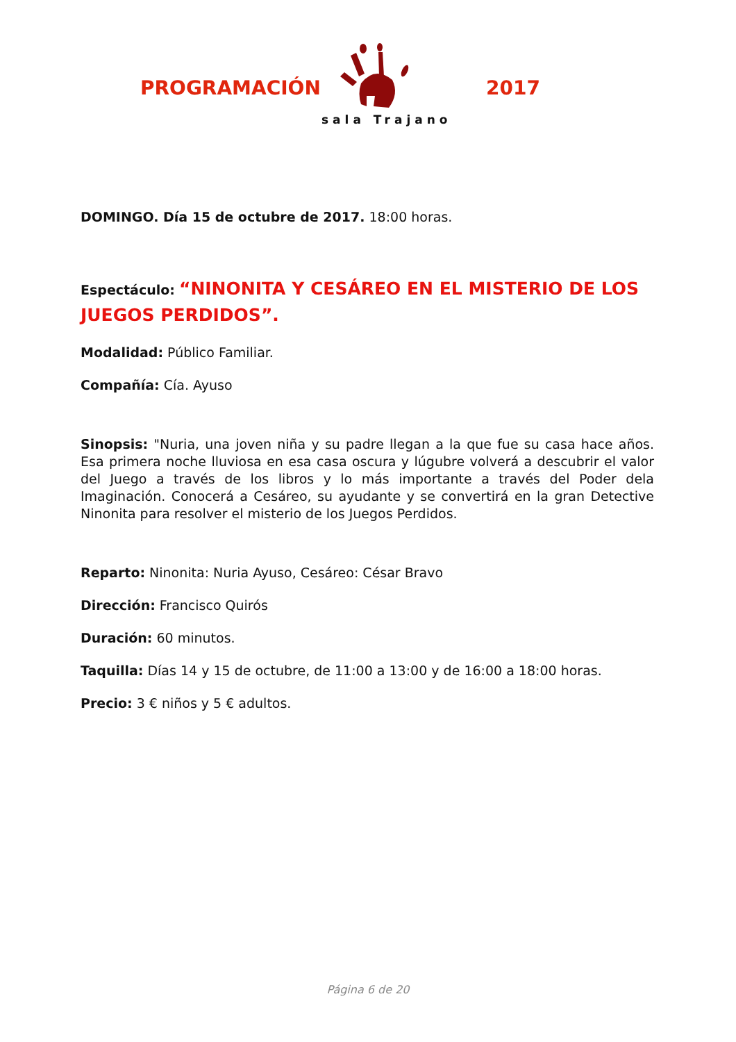PROGRAMACIÓN 2017
sala Trajano
DOMINGO. Día 15 de octubre de 2017. 18:00 horas.
Espectáculo: “NINONITA Y CESÁREO EN EL MISTERIO DE LOS JUEGOS PERDIDOS”.
Modalidad: Público Familiar.
Compañía: Cía. Ayuso
Sinopsis: "Nuria, una joven niña y su padre llegan a la que fue su casa hace años. Esa primera noche lluviosa en esa casa oscura y lúgubre volverá a descubrir el valor del Juego a través de los libros y lo más importante a través del Poder dela Imaginación. Conocerá a Cesáreo, su ayudante y se convertirá en la gran Detective Ninonita para resolver el misterio de los Juegos Perdidos.
Reparto: Ninonita: Nuria Ayuso, Cesáreo: César Bravo
Dirección: Francisco Quirós
Duración: 60 minutos.
Taquilla: Días 14 y 15 de octubre, de 11:00 a 13:00 y de 16:00 a 18:00 horas.
Precio: 3 € niños y 5 € adultos.
Página 6 de 20